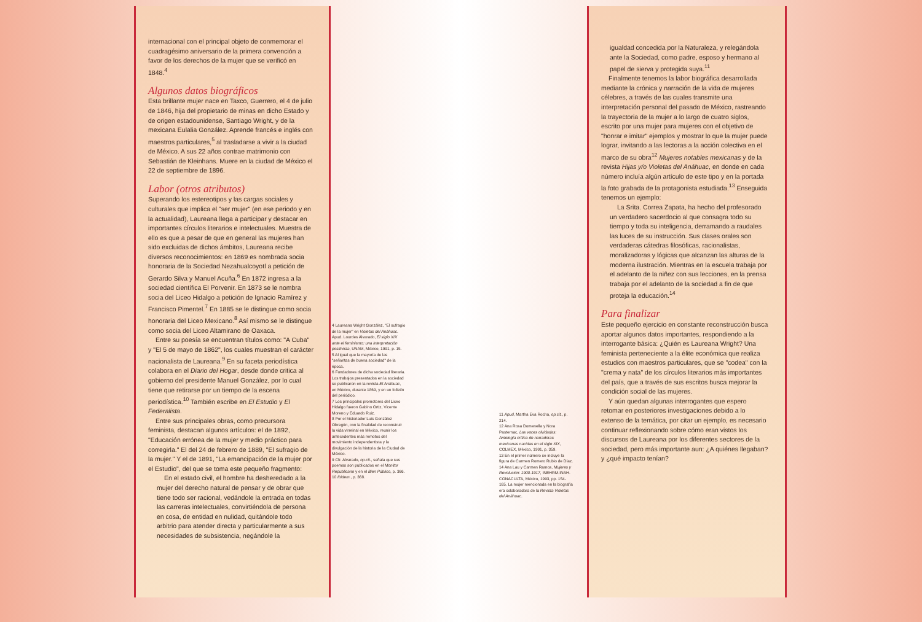internacional con el principal objeto de conmemorar el cuadragésimo aniversario de la primera convención a favor de los derechos de la mujer que se verificó en 1848.<sup>4</sup>
Algunos datos biográficos
Esta brillante mujer nace en Taxco, Guerrero, el 4 de julio de 1846, hija del propietario de minas en dicho Estado y de origen estadounidense, Santiago Wright, y de la mexicana Eulalia González. Aprende francés e inglés con maestros particulares,<sup>5</sup> al trasladarse a vivir a la ciudad de México. A sus 22 años contrae matrimonio con Sebastián de Kleinhans. Muere en la ciudad de México el 22 de septiembre de 1896.
Labor (otros atributos)
Superando los estereotipos y las cargas sociales y culturales que implica el "ser mujer" (en ese periodo y en la actualidad), Laureana llega a participar y destacar en importantes círculos literarios e intelectuales. Muestra de ello es que a pesar de que en general las mujeres han sido excluidas de dichos ámbitos, Laureana recibe diversos reconocimientos: en 1869 es nombrada socia honoraria de la Sociedad Nezahualcoyotl a petición de Gerardo Silva y Manuel Acuña.<sup>6</sup> En 1872 ingresa a la sociedad científica El Porvenir. En 1873 se le nombra socia del Liceo Hidalgo a petición de Ignacio Ramírez y Francisco Pimentel.<sup>7</sup> En 1885 se le distingue como socia honoraria del Liceo Mexicano.<sup>8</sup> Así mismo se le distingue como socia del Liceo Altamirano de Oaxaca.
Entre su poesía se encuentran títulos como: "A Cuba" y "El 5 de mayo de 1862", los cuales muestran el carácter nacionalista de Laureana.<sup>9</sup> En su faceta periodística colabora en el Diario del Hogar, desde donde critica al gobierno del presidente Manuel González, por lo cual tiene que retirarse por un tiempo de la escena periodística.<sup>10</sup> También escribe en El Estudio y El Federalista.
Entre sus principales obras, como precursora feminista, destacan algunos artículos: el de 1892, "Educación errónea de la mujer y medio práctico para corregirla." El del 24 de febrero de 1889, "El sufragio de la mujer." Y el de 1891, "La emancipación de la mujer por el Estudio", del que se toma este pequeño fragmento:
En el estado civil, el hombre ha desheredado a la mujer del derecho natural de pensar y de obrar que tiene todo ser racional, vedándole la entrada en todas las carreras intelectuales, convirtiéndola de persona en cosa, de entidad en nulidad, quitándole todo arbitrio para atender directa y particularmente a sus necesidades de subsistencia, negándole la
4 Laureana Wright González, "El sufragio de la mujer" en Violetas del Anáhuac. Apud. Lourdes Alvarado, El siglo XIX ante el feminismo: una interpretación positivista, UNAM, México, 1991, p. 15.
5 Al igual que la mayoría de las "señoritas de buena sociedad" de la época.
6 Fundadores de dicha sociedad literaria. Los trabajos presentados en la sociedad se publicaron en la revista El Anáhuac, en México, durante 1869, y en un folletín del periódico.
7 Los principales promotores del Liceo Hidalgo fueron Gabino Ortiz, Vicente Moreno y Eduardo Ruiz.
8 Por el historiador Luis González Obregón, con la finalidad de reconstruir la vida virreinal en México, reunir los antecedentes más remotos del movimiento independentista y la divulgación de la historia de la Ciudad de México.
9 Cfr. Alvarado, op.cit., señala que sus poemas son publicados en el Monitor Republicano y en el Bien Público, p. 366.
10 Ibidem., p. 368.
11 Apud, Martha Eva Rocha, op.cit., p. 214.
12 Ana Rosa Domenella y Nora Pasternac, Las voces olvidadas: Antología crítica de narradoras mexicanas nacidas en el siglo XIX, COLMEX, México, 1991, p. 359.
13 En el primer número se incluye la figura de Carmen Romero Rubio de Díaz.
14 Ana Lau y Carmen Ramos, Mujeres y Revolución: 1900-1917, INEHRM-INAH-CONACULTA, México, 1993, pp. 154-165. La mujer mencionada en la biografía era colaboradora de la Revista Violetas del Anáhuac.
igualdad concedida por la Naturaleza, y relegándola ante la Sociedad, como padre, esposo y hermano al papel de sierva y protegida suya.<sup>11</sup>
Finalmente tenemos la labor biográfica desarrollada mediante la crónica y narración de la vida de mujeres célebres, a través de las cuales transmite una interpretación personal del pasado de México, rastreando la trayectoria de la mujer a lo largo de cuatro siglos, escrito por una mujer para mujeres con el objetivo de "honrar e imitar" ejemplos y mostrar lo que la mujer puede lograr, invitando a las lectoras a la acción colectiva en el marco de su obra<sup>12</sup> Mujeres notables mexicanas y de la revista Hijas y/o Violetas del Anáhuac, en donde en cada número incluía algún artículo de este tipo y en la portada la foto grabada de la protagonista estudiada.<sup>13</sup> Enseguida tenemos un ejemplo:
La Srita. Correa Zapata, ha hecho del profesorado un verdadero sacerdocio al que consagra todo su tiempo y toda su inteligencia, derramando a raudales las luces de su instrucción. Sus clases orales son verdaderas cátedras filosóficas, racionalistas, moralizadoras y lógicas que alcanzan las alturas de la moderna ilustración. Mientras en la escuela trabaja por el adelanto de la niñez con sus lecciones, en la prensa trabaja por el adelanto de la sociedad a fin de que proteja la educación.<sup>14</sup>
Para finalizar
Este pequeño ejercicio en constante reconstrucción busca aportar algunos datos importantes, respondiendo a la interrogante básica: ¿Quién es Laureana Wright? Una feminista perteneciente a la élite económica que realiza estudios con maestros particulares, que se "codea" con la "crema y nata" de los círculos literarios más importantes del país, que a través de sus escritos busca mejorar la condición social de las mujeres.
Y aún quedan algunas interrogantes que espero retomar en posteriores investigaciones debido a lo extenso de la temática, por citar un ejemplo, es necesario continuar reflexionando sobre cómo eran vistos los discursos de Laureana por los diferentes sectores de la sociedad, pero más importante aun: ¿A quiénes llegaban? y ¿qué impacto tenían?